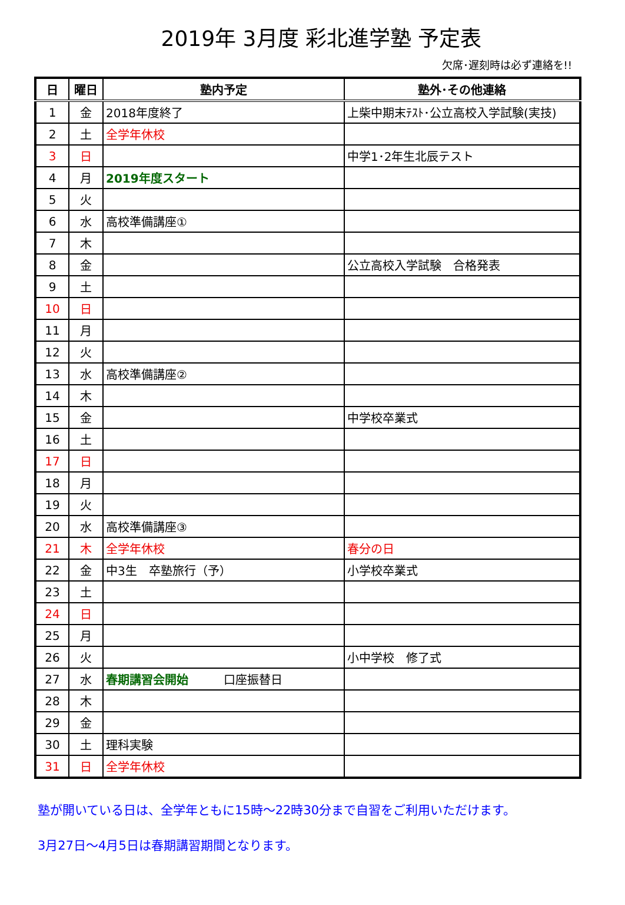2019年 3月度 彩北進学塾 予定表
欠席･遅刻時は必ず連絡を!!
| 日 | 曜日 | 塾内予定 | 塾外･その他連絡 |
| --- | --- | --- | --- |
| 1 | 金 | 2018年度終了 | 上柴中期末ﾃｽﾄ･公立高校入学試験(実技) |
| 2 | 土 | 全学年休校 | |
| 3 | 日 | | 中学1･2年生北辰テスト |
| 4 | 月 | 2019年度スタート | |
| 5 | 火 | | |
| 6 | 水 | 高校準備講座① | |
| 7 | 木 | | |
| 8 | 金 | | 公立高校入学試験 合格発表 |
| 9 | 土 | | |
| 10 | 日 | | |
| 11 | 月 | | |
| 12 | 火 | | |
| 13 | 水 | 高校準備講座② | |
| 14 | 木 | | |
| 15 | 金 | | 中学校卒業式 |
| 16 | 土 | | |
| 17 | 日 | | |
| 18 | 月 | | |
| 19 | 火 | | |
| 20 | 水 | 高校準備講座③ | |
| 21 | 木 | 全学年休校 | 春分の日 |
| 22 | 金 | 中3生 卒塾旅行（予） | 小学校卒業式 |
| 23 | 土 | | |
| 24 | 日 | | |
| 25 | 月 | | |
| 26 | 火 | | 小中学校 修了式 |
| 27 | 水 | 春期講習会開始 口座振替日 | |
| 28 | 木 | | |
| 29 | 金 | | |
| 30 | 土 | 理科実験 | |
| 31 | 日 | 全学年休校 | |
塾が開いている日は、全学年ともに15時～22時30分まで自習をご利用いただけます。
3月27日～4月5日は春期講習期間となります。